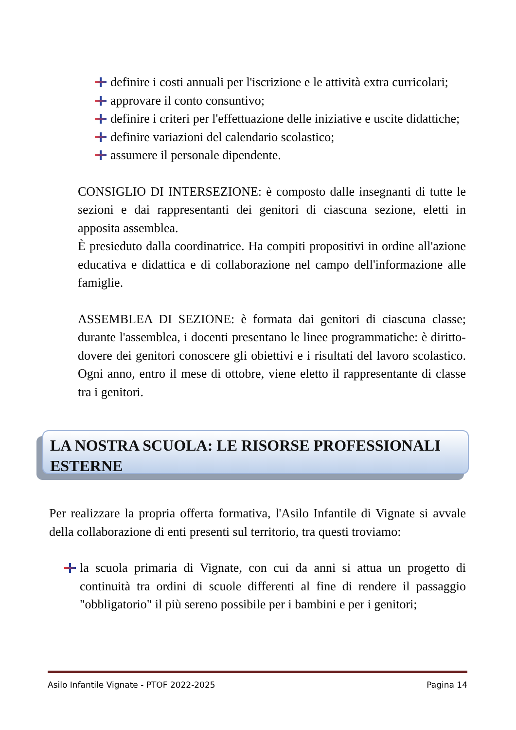definire i costi annuali per l'iscrizione e le attività extra curricolari;
approvare il conto consuntivo;
definire i criteri per l'effettuazione delle iniziative e uscite didattiche;
definire variazioni del calendario scolastico;
assumere il personale dipendente.
CONSIGLIO DI INTERSEZIONE: è composto dalle insegnanti di tutte le sezioni e dai rappresentanti dei genitori di ciascuna sezione, eletti in apposita assemblea.
È presieduto dalla coordinatrice. Ha compiti propositivi in ordine all'azione educativa e didattica e di collaborazione nel campo dell'informazione alle famiglie.
ASSEMBLEA DI SEZIONE: è formata dai genitori di ciascuna classe; durante l'assemblea, i docenti presentano le linee programmatiche: è diritto-dovere dei genitori conoscere gli obiettivi e i risultati del lavoro scolastico. Ogni anno, entro il mese di ottobre, viene eletto il rappresentante di classe tra i genitori.
LA NOSTRA SCUOLA: LE RISORSE PROFESSIONALI ESTERNE
Per realizzare la propria offerta formativa, l'Asilo Infantile di Vignate si avvale della collaborazione di enti presenti sul territorio, tra questi troviamo:
la scuola primaria di Vignate, con cui da anni si attua un progetto di continuità tra ordini di scuole differenti al fine di rendere il passaggio "obbligatorio" il più sereno possibile per i bambini e per i genitori;
Asilo Infantile Vignate - PTOF 2022-2025 Pagina 14